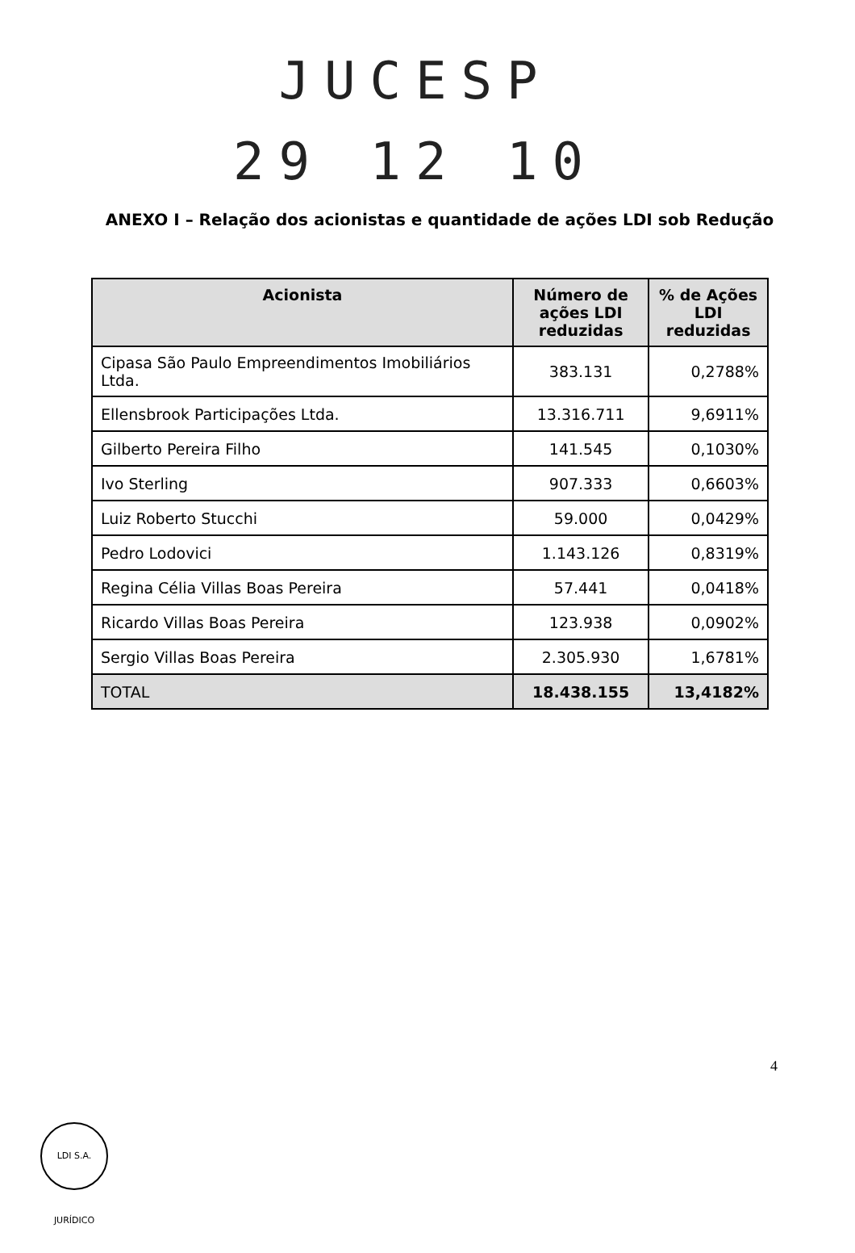JUCESP
29 12 10
ANEXO I – Relação dos acionistas e quantidade de ações LDI sob Redução
| Acionista | Número de ações LDI reduzidas | % de Ações LDI reduzidas |
| --- | --- | --- |
| Cipasa São Paulo Empreendimentos Imobiliários Ltda. | 383.131 | 0,2788% |
| Ellensbrook Participações Ltda. | 13.316.711 | 9,6911% |
| Gilberto Pereira Filho | 141.545 | 0,1030% |
| Ivo Sterling | 907.333 | 0,6603% |
| Luiz Roberto Stucchi | 59.000 | 0,0429% |
| Pedro Lodovici | 1.143.126 | 0,8319% |
| Regina Célia Villas Boas Pereira | 57.441 | 0,0418% |
| Ricardo Villas Boas Pereira | 123.938 | 0,0902% |
| Sergio Villas Boas Pereira | 2.305.930 | 1,6781% |
| TOTAL | 18.438.155 | 13,4182% |
4
LDI S.A. JURÍDICO